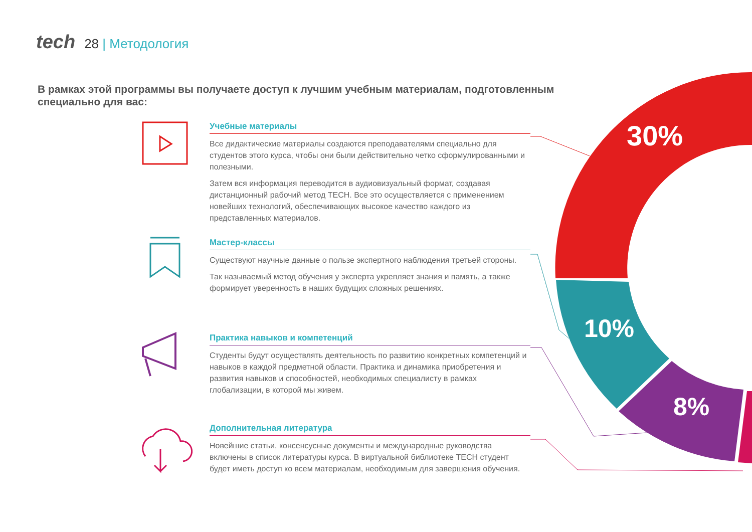30%
10%
8%
tech 28 | Методология
В рамках этой программы вы получаете доступ к лучшим учебным материалам, подготовленным специально для вас:
Учебные материалы
Все дидактические материалы создаются преподавателями специально для студентов этого курса, чтобы они были действительно четко сформулированными и полезными.
Затем вся информация переводится в аудиовизуальный формат, создавая дистанционный рабочий метод TECH. Все это осуществляется с применением новейших технологий, обеспечивающих высокое качество каждого из представленных материалов.
Мастер-классы
Существуют научные данные о пользе экспертного наблюдения третьей стороны.
Так называемый метод обучения у эксперта укрепляет знания и память, а также формирует уверенность в наших будущих сложных решениях.
Практика навыков и компетенций
Студенты будут осуществлять деятельность по развитию конкретных компетенций и навыков в каждой предметной области. Практика и динамика приобретения и развития навыков и способностей, необходимых специалисту в рамках глобализации, в которой мы живем.
Дополнительная литература
Новейшие статьи, консенсусные документы и международные руководства включены в список литературы курса. В виртуальной библиотеке TECH студент будет иметь доступ ко всем материалам, необходимым для завершения обучения.